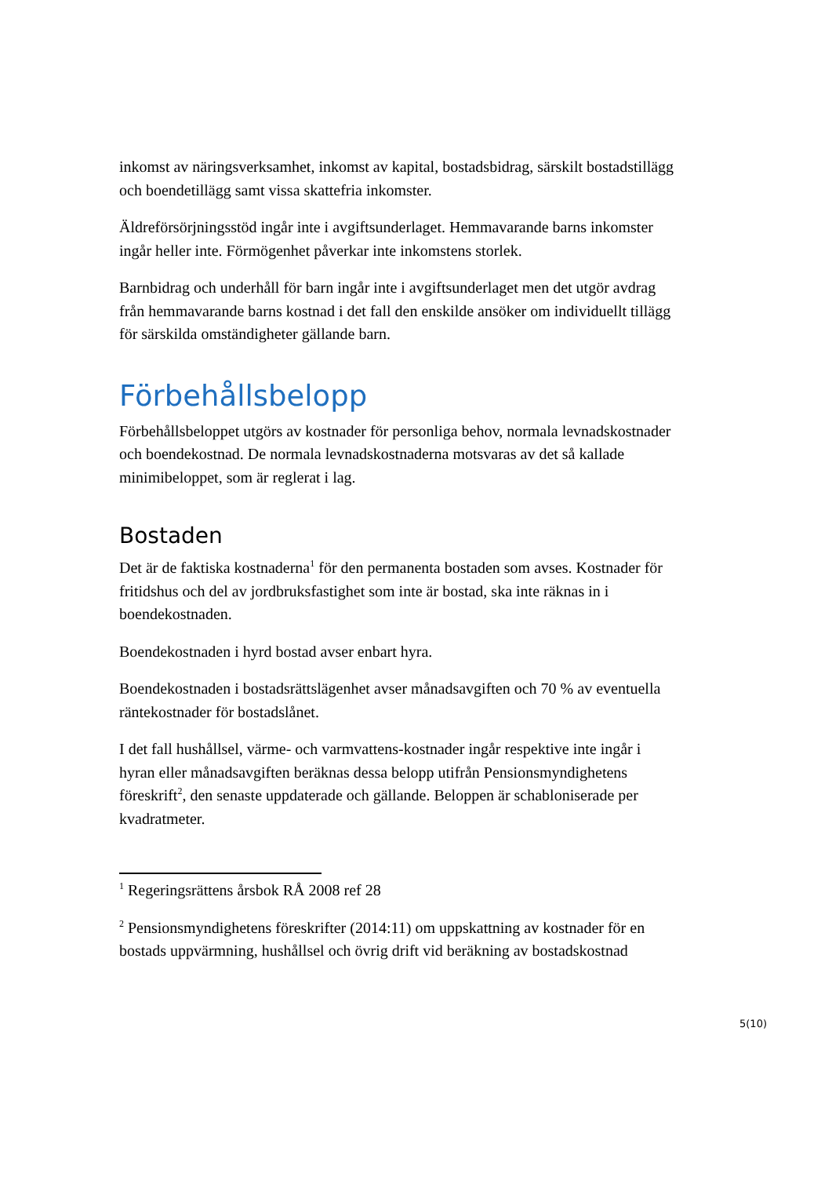inkomst av näringsverksamhet, inkomst av kapital, bostadsbidrag, särskilt bostadstillägg och boendetillägg samt vissa skattefria inkomster.
Äldreförsörjningsstöd ingår inte i avgiftsunderlaget. Hemmavarande barns inkomster ingår heller inte. Förmögenhet påverkar inte inkomstens storlek.
Barnbidrag och underhåll för barn ingår inte i avgiftsunderlaget men det utgör avdrag från hemmavarande barns kostnad i det fall den enskilde ansöker om individuellt tillägg för särskilda omständigheter gällande barn.
Förbehållsbelopp
Förbehållsbeloppet utgörs av kostnader för personliga behov, normala levnadskostnader och boendekostnad. De normala levnadskostnaderna motsvaras av det så kallade minimibeloppet, som är reglerat i lag.
Bostaden
Det är de faktiska kostnaderna<sup>1</sup> för den permanenta bostaden som avses. Kostnader för fritidshus och del av jordbruksfastighet som inte är bostad, ska inte räknas in i boendekostnaden.
Boendekostnaden i hyrd bostad avser enbart hyra.
Boendekostnaden i bostadsrättslägenhet avser månadsavgiften och 70 % av eventuella räntekostnader för bostadslånet.
I det fall hushållsel, värme- och varmvattens-kostnader ingår respektive inte ingår i hyran eller månadsavgiften beräknas dessa belopp utifrån Pensionsmyndighetens föreskrift<sup>2</sup>, den senaste uppdaterade och gällande. Beloppen är schabloniserade per kvadratmeter.
<sup>1</sup> Regeringsrättens årsbok RÅ 2008 ref 28
<sup>2</sup> Pensionsmyndighetens föreskrifter (2014:11) om uppskattning av kostnader för en bostads uppvärmning, hushållsel och övrig drift vid beräkning av bostadskostnad
5(10)